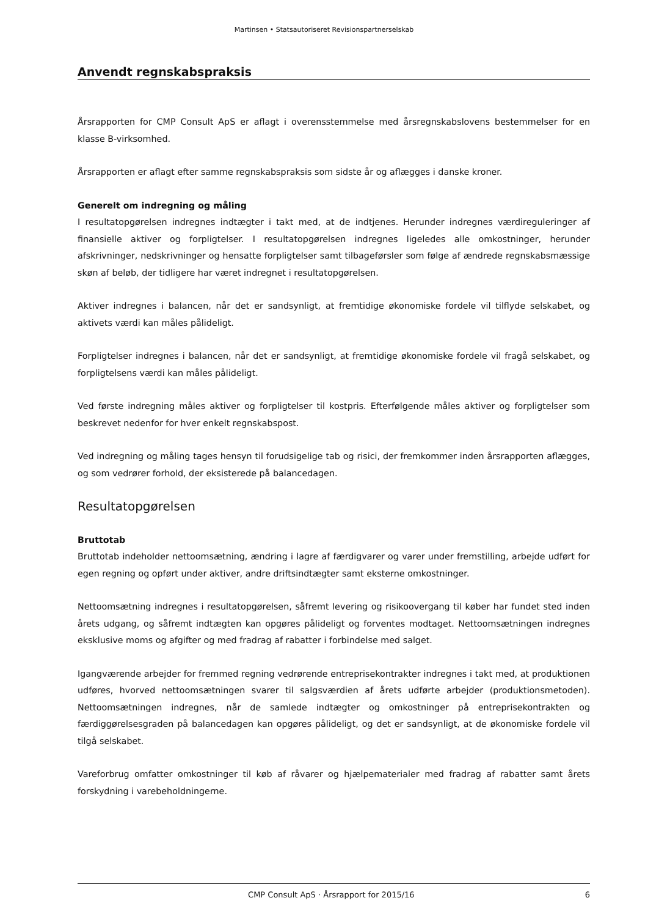Martinsen • Statsautoriseret Revisionspartnerselskab
Anvendt regnskabspraksis
Årsrapporten for CMP Consult ApS er aflagt i overensstemmelse med årsregnskabslovens bestemmelser for en klasse B-virksomhed.
Årsrapporten er aflagt efter samme regnskabspraksis som sidste år og aflægges i danske kroner.
Generelt om indregning og måling
I resultatopgørelsen indregnes indtægter i takt med, at de indtjenes. Herunder indregnes værdireguleringer af finansielle aktiver og forpligtelser. I resultatopgørelsen indregnes ligeledes alle omkostninger, herunder afskrivninger, nedskrivninger og hensatte forpligtelser samt tilbageførsler som følge af ændrede regnskabsmæssige skøn af beløb, der tidligere har været indregnet i resultatopgørelsen.
Aktiver indregnes i balancen, når det er sandsynligt, at fremtidige økonomiske fordele vil tilflyde selskabet, og aktivets værdi kan måles pålideligt.
Forpligtelser indregnes i balancen, når det er sandsynligt, at fremtidige økonomiske fordele vil fragå selskabet, og forpligtelsens værdi kan måles pålideligt.
Ved første indregning måles aktiver og forpligtelser til kostpris. Efterfølgende måles aktiver og forpligtelser som beskrevet nedenfor for hver enkelt regnskabspost.
Ved indregning og måling tages hensyn til forudsigelige tab og risici, der fremkommer inden årsrapporten aflægges, og som vedrører forhold, der eksisterede på balancedagen.
Resultatopgørelsen
Bruttotab
Bruttotab indeholder nettoomsætning, ændring i lagre af færdigvarer og varer under fremstilling, arbejde udført for egen regning og opført under aktiver, andre driftsindtægter samt eksterne omkostninger.
Nettoomsætning indregnes i resultatopgørelsen, såfremt levering og risikoovergang til køber har fundet sted inden årets udgang, og såfremt indtægten kan opgøres pålideligt og forventes modtaget. Nettoomsætningen indregnes eksklusive moms og afgifter og med fradrag af rabatter i forbindelse med salget.
Igangværende arbejder for fremmed regning vedrørende entreprisekontrakter indregnes i takt med, at produktionen udføres, hvorved nettoomsætningen svarer til salgsværdien af årets udførte arbejder (produktionsmetoden). Nettoomsætningen indregnes, når de samlede indtægter og omkostninger på entreprisekontrakten og færdiggørelsesgraden på balancedagen kan opgøres pålideligt, og det er sandsynligt, at de økonomiske fordele vil tilgå selskabet.
Vareforbrug omfatter omkostninger til køb af råvarer og hjælpematerialer med fradrag af rabatter samt årets forskydning i varebeholdningerne.
CMP Consult ApS · Årsrapport for 2015/16 6